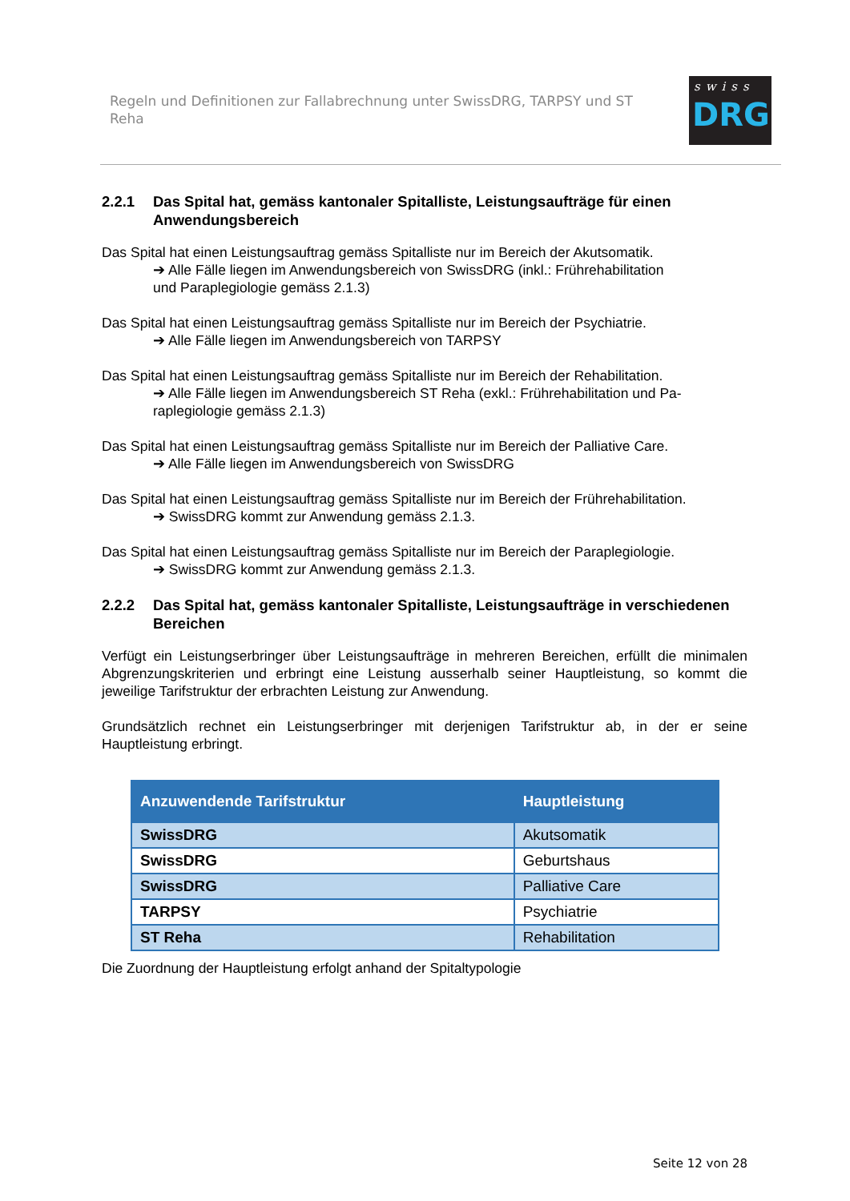Regeln und Definitionen zur Fallabrechnung unter SwissDRG, TARPSY und ST Reha
swiss
DRG
2.2.1 Das Spital hat, gemäss kantonaler Spitalliste, Leistungsaufträge für einen Anwendungsbereich
Das Spital hat einen Leistungsauftrag gemäss Spitalliste nur im Bereich der Akutsomatik.
➔ Alle Fälle liegen im Anwendungsbereich von SwissDRG (inkl.: Frührehabilitation
und Paraplegiologie gemäss 2.1.3)
Das Spital hat einen Leistungsauftrag gemäss Spitalliste nur im Bereich der Psychiatrie.
➔ Alle Fälle liegen im Anwendungsbereich von TARPSY
Das Spital hat einen Leistungsauftrag gemäss Spitalliste nur im Bereich der Rehabilitation.
➔ Alle Fälle liegen im Anwendungsbereich ST Reha (exkl.: Frührehabilitation und Pa-
raplegiologie gemäss 2.1.3)
Das Spital hat einen Leistungsauftrag gemäss Spitalliste nur im Bereich der Palliative Care.
➔ Alle Fälle liegen im Anwendungsbereich von SwissDRG
Das Spital hat einen Leistungsauftrag gemäss Spitalliste nur im Bereich der Frührehabilitation.
➔ SwissDRG kommt zur Anwendung gemäss 2.1.3.
Das Spital hat einen Leistungsauftrag gemäss Spitalliste nur im Bereich der Paraplegiologie.
➔ SwissDRG kommt zur Anwendung gemäss 2.1.3.
2.2.2 Das Spital hat, gemäss kantonaler Spitalliste, Leistungsaufträge in verschiedenen Bereichen
Verfügt ein Leistungserbringer über Leistungsaufträge in mehreren Bereichen, erfüllt die minimalen Abgrenzungskriterien und erbringt eine Leistung ausserhalb seiner Hauptleistung, so kommt die jeweilige Tarifstruktur der erbrachten Leistung zur Anwendung.
Grundsätzlich rechnet ein Leistungserbringer mit derjenigen Tarifstruktur ab, in der er seine Hauptleistung erbringt.
| Anzuwendende Tarifstruktur | Hauptleistung |
| --- | --- |
| SwissDRG | Akutsomatik |
| SwissDRG | Geburtshaus |
| SwissDRG | Palliative Care |
| TARPSY | Psychiatrie |
| ST Reha | Rehabilitation |
Die Zuordnung der Hauptleistung erfolgt anhand der Spitaltypologie
Seite 12 von 28